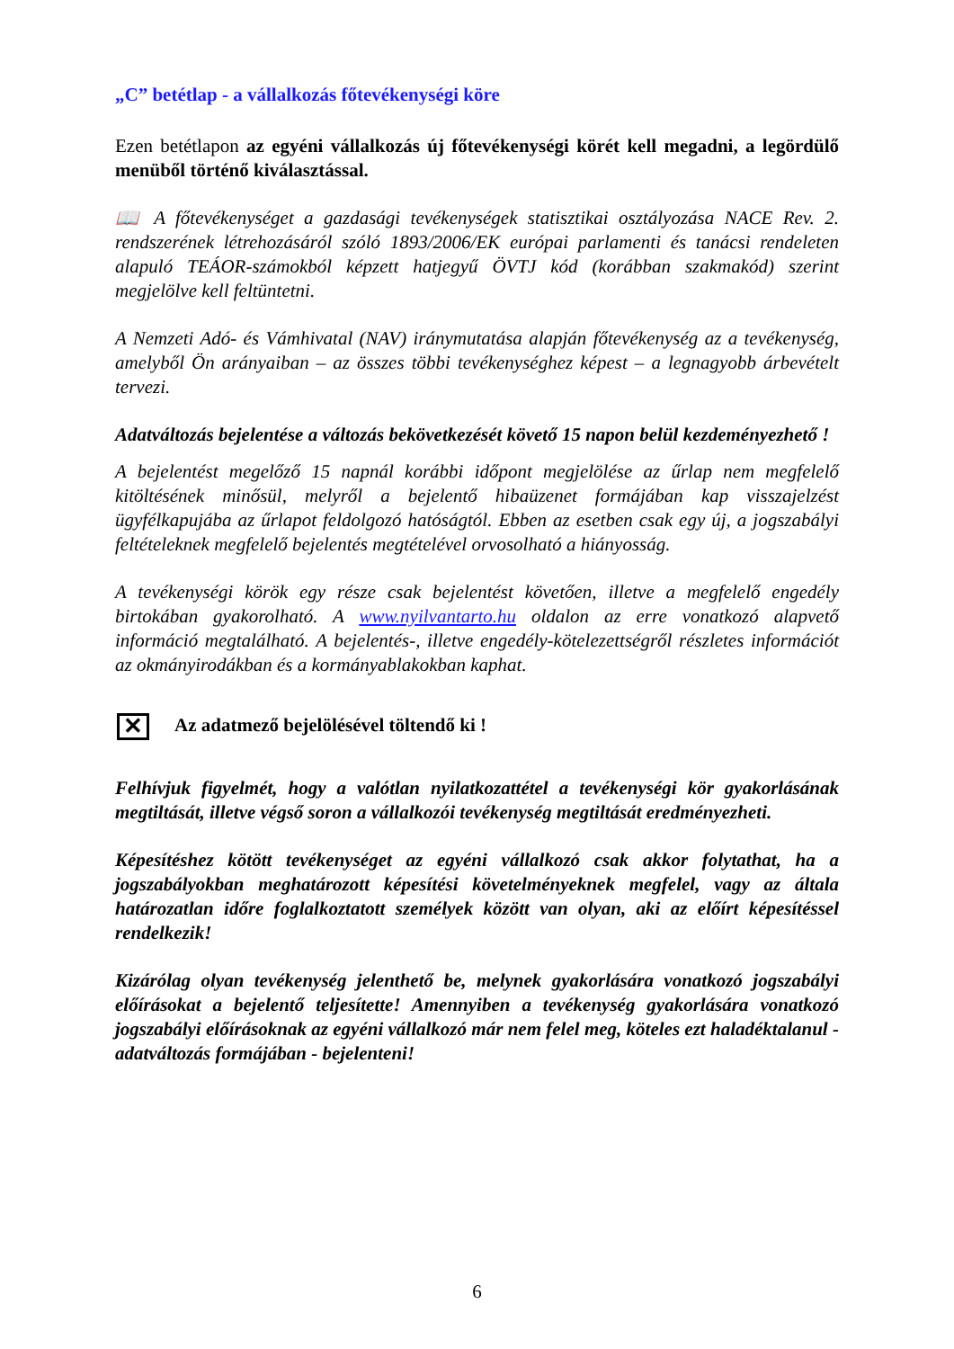„C” betétlap - a vállalkozás főtevékenységi köre
Ezen betétlapon az egyéni vállalkozás új főtevékenységi körét kell megadni, a legördülő menüből történő kiválasztással.
📖 A főtevékenységet a gazdasági tevékenységek statisztikai osztályozása NACE Rev. 2. rendszerének létrehozásáról szóló 1893/2006/EK európai parlamenti és tanácsi rendeleten alapuló TEÁOR-számokból képzett hatjegyű ÖVTJ kód (korábban szakmakód) szerint megjelölve kell feltüntetni.
A Nemzeti Adó- és Vámhivatal (NAV) iránymutatása alapján főtevékenység az a tevékenység, amelyből Ön arányaiban – az összes többi tevékenységhez képest – a legnagyobb árbevételt tervezi.
Adatváltozás bejelentése a változás bekövetkezését követő 15 napon belül kezdeményezhető !
A bejelentést megelőző 15 napnál korábbi időpont megjelölése az űrlap nem megfelelő kitöltésének minősül, melyről a bejelentő hibaüzenet formájában kap visszajelzést ügyfélkapujába az űrlapot feldolgozó hatóságtól. Ebben az esetben csak egy új, a jogszabályi feltételeknek megfelelő bejelentés megtételével orvosolható a hiányosság.
A tevékenységi körök egy része csak bejelentést követően, illetve a megfelelő engedély birtokában gyakorolható. A www.nyilvantarto.hu oldalon az erre vonatkozó alapvető információ megtalálható. A bejelentés-, illetve engedély-kötelezettségről részletes információt az okmányirodákban és a kormányablakokban kaphat.
✕ Az adatmező bejelölésével töltendő ki !
Felhívjuk figyelmét, hogy a valótlan nyilatkozattétel a tevékenységi kör gyakorlásának megtiltását, illetve végső soron a vállalkozói tevékenység megtiltását eredményezheti.
Képesítéshez kötött tevékenységet az egyéni vállalkozó csak akkor folytathat, ha a jogszabályokban meghatározott képesítési követelményeknek megfelel, vagy az általa határozatlan időre foglalkoztatott személyek között van olyan, aki az előírt képesítéssel rendelkezik!
Kizárólag olyan tevékenység jelenthető be, melynek gyakorlására vonatkozó jogszabályi előírásokat a bejelentő teljesítette! Amennyiben a tevékenység gyakorlására vonatkozó jogszabályi előírásoknak az egyéni vállalkozó már nem felel meg, köteles ezt haladéktalanul - adatváltozás formájában - bejelenteni!
6